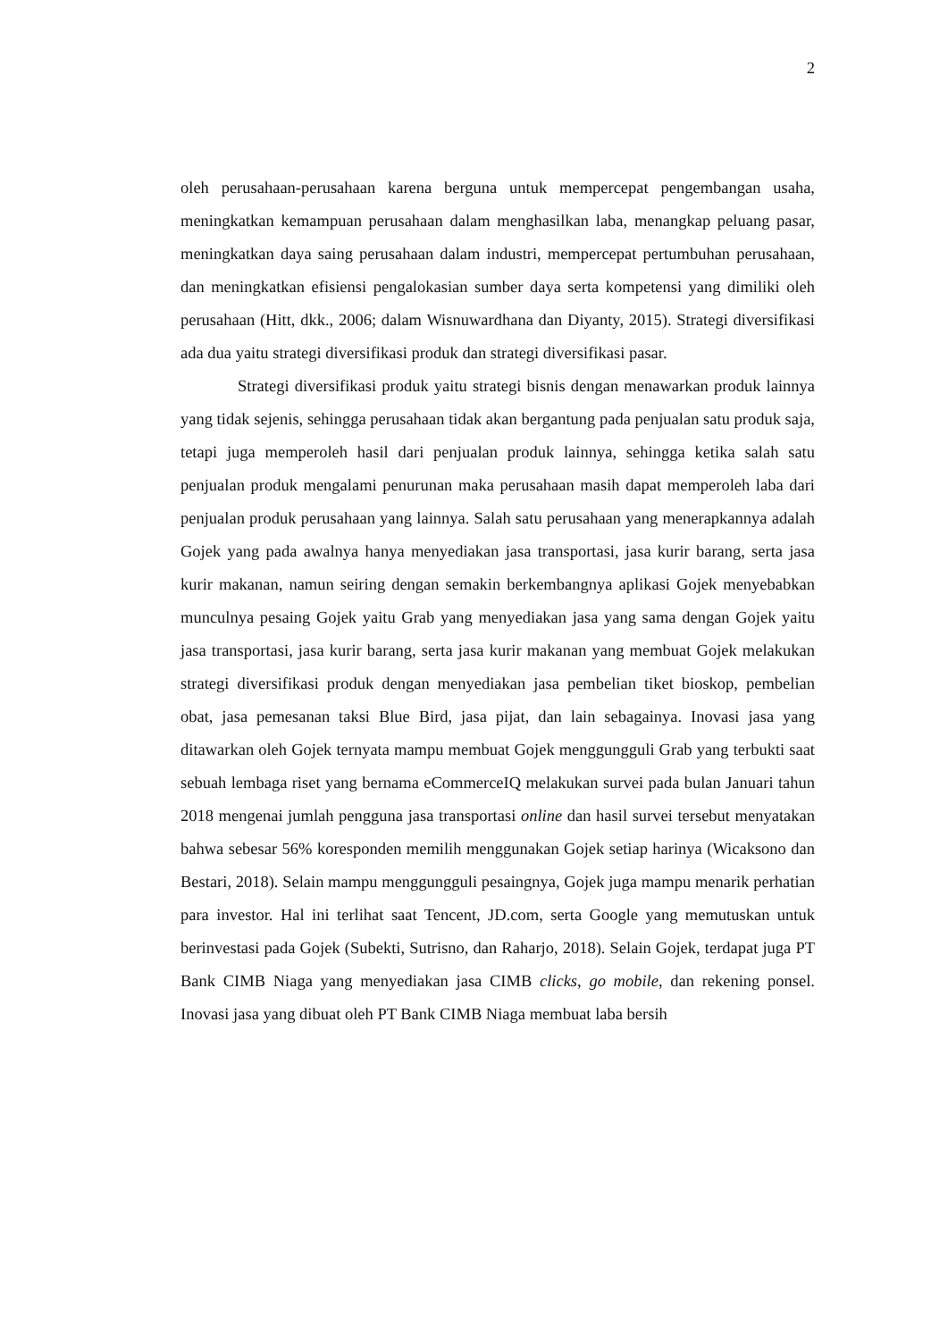2
oleh perusahaan-perusahaan karena berguna untuk mempercepat pengembangan usaha, meningkatkan kemampuan perusahaan dalam menghasilkan laba, menangkap peluang pasar, meningkatkan daya saing perusahaan dalam industri, mempercepat pertumbuhan perusahaan, dan meningkatkan efisiensi pengalokasian sumber daya serta kompetensi yang dimiliki oleh perusahaan (Hitt, dkk., 2006; dalam Wisnuwardhana dan Diyanty, 2015). Strategi diversifikasi ada dua yaitu strategi diversifikasi produk dan strategi diversifikasi pasar.
Strategi diversifikasi produk yaitu strategi bisnis dengan menawarkan produk lainnya yang tidak sejenis, sehingga perusahaan tidak akan bergantung pada penjualan satu produk saja, tetapi juga memperoleh hasil dari penjualan produk lainnya, sehingga ketika salah satu penjualan produk mengalami penurunan maka perusahaan masih dapat memperoleh laba dari penjualan produk perusahaan yang lainnya. Salah satu perusahaan yang menerapkannya adalah Gojek yang pada awalnya hanya menyediakan jasa transportasi, jasa kurir barang, serta jasa kurir makanan, namun seiring dengan semakin berkembangnya aplikasi Gojek menyebabkan munculnya pesaing Gojek yaitu Grab yang menyediakan jasa yang sama dengan Gojek yaitu jasa transportasi, jasa kurir barang, serta jasa kurir makanan yang membuat Gojek melakukan strategi diversifikasi produk dengan menyediakan jasa pembelian tiket bioskop, pembelian obat, jasa pemesanan taksi Blue Bird, jasa pijat, dan lain sebagainya. Inovasi jasa yang ditawarkan oleh Gojek ternyata mampu membuat Gojek menggungguli Grab yang terbukti saat sebuah lembaga riset yang bernama eCommerceIQ melakukan survei pada bulan Januari tahun 2018 mengenai jumlah pengguna jasa transportasi online dan hasil survei tersebut menyatakan bahwa sebesar 56% koresponden memilih menggunakan Gojek setiap harinya (Wicaksono dan Bestari, 2018). Selain mampu menggungguli pesaingnya, Gojek juga mampu menarik perhatian para investor. Hal ini terlihat saat Tencent, JD.com, serta Google yang memutuskan untuk berinvestasi pada Gojek (Subekti, Sutrisno, dan Raharjo, 2018). Selain Gojek, terdapat juga PT Bank CIMB Niaga yang menyediakan jasa CIMB clicks, go mobile, dan rekening ponsel. Inovasi jasa yang dibuat oleh PT Bank CIMB Niaga membuat laba bersih